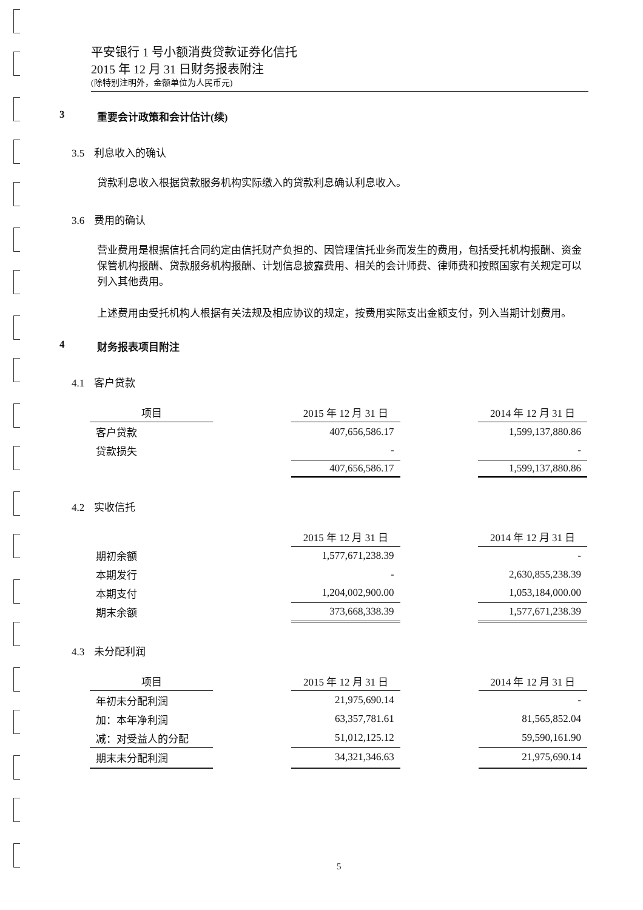平安银行 1 号小额消费贷款证券化信托
2015 年 12 月 31 日财务报表附注
(除特别注明外，金额单位为人民币元)
3 重要会计政策和会计估计(续)
3.5 利息收入的确认
贷款利息收入根据贷款服务机构实际缴入的贷款利息确认利息收入。
3.6 费用的确认
营业费用是根据信托合同约定由信托财产负担的、因管理信托业务而发生的费用，包括受托机构报酬、资金保管机构报酬、贷款服务机构报酬、计划信息披露费用、相关的会计师费、律师费和按照国家有关规定可以列入其他费用。
上述费用由受托机构人根据有关法规及相应协议的规定，按费用实际支出金额支付，列入当期计划费用。
4 财务报表项目附注
4.1 客户贷款
| 项目 | | 2015 年 12 月 31 日 | | 2014 年 12 月 31 日 |
| 客户贷款 | | 407,656,586.17 | | 1,599,137,880.86 |
| 贷款损失 | | - | | - |
| | | 407,656,586.17 | | 1,599,137,880.86 |
4.2 实收信托
| | | 2015 年 12 月 31 日 | | 2014 年 12 月 31 日 |
| 期初余额 | | 1,577,671,238.39 | | - |
| 本期发行 | | - | | 2,630,855,238.39 |
| 本期支付 | | 1,204,002,900.00 | | 1,053,184,000.00 |
| 期末余额 | | 373,668,338.39 | | 1,577,671,238.39 |
4.3 未分配利润
| 项目 | | 2015 年 12 月 31 日 | | 2014 年 12 月 31 日 |
| 年初未分配利润 | | 21,975,690.14 | | - |
| 加：本年净利润 | | 63,357,781.61 | | 81,565,852.04 |
| 减：对受益人的分配 | | 51,012,125.12 | | 59,590,161.90 |
| 期末未分配利润 | | 34,321,346.63 | | 21,975,690.14 |
5